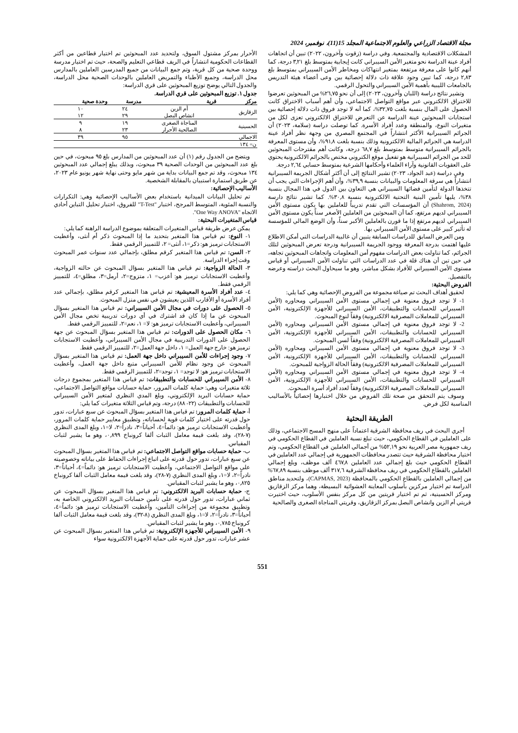مجلة الاقتصاد الزراعي والعلوم الاجتماعية المجلد 15(11)، نوفمبر، 2024
المشكلات الاقتصادية والمجتمعية. وفي دراسة (زقوت وآخرون، ٢٠٢٢) تبين أن اتجاهات أفراد عينة الدراسة نحو متغير الأمن السيبراني كانت إيجابية بمتوسط بلغ ٣,٢١ درجة، كما أنهم كانوا على معرفة مرتفعة بمتغير انتهاكات ومخاطر الأمن السيبراني بمتوسط بلغ ٢,٨٣ درجة، كما تبين وجود علاقة ذات دلالة إحصائية بين وعى أعضاء هيئة التدريس بالجامعات الليبية بأهمية الأمن السيبراني والتحول الرقمي.
وتشير نتائج دراسة (اللبان وآخرون، ٢٠٢٣) إلى أن نحو ٢٦,٧٥% من المبحوثين تعرضوا للاختراق الالكتروني عبر مواقع التواصل الاجتماعي، وأن أهم أسباب الاختراق كانت الحصول على المال بنسبة بلغت ٣٢,٧٥%، كما أنه لا توجد فروق ذات دلالة إحصائية بين استجابات المبحوثين عينة الدراسة عن التعرض للاختراق الالكتروني تعزى لكل من متغيرات النوع، والمنطقة وعدد أفراد الأسرة. كما توصلت دراسة (سلامة، ٢٠٢٣) أن الجرائم السيبرانية الأكثر انتشاراً في المجتمع المصري من وجهة نظر أفراد عينة الدراسة هي الجرائم المالية الالكترونية وذلك بنسبة بلغت ٩١,٨%، وأن مستوى المعرفة بالجرائم السيبرانية متوسط بمتوسط بلغ ٦٨,٧ درجة، وكانت أهم مقترحات المبحوثين للحد من الجرائم السيبرانية هو تفعيل موقع الكتروني مختص بالجرائم الالكترونية يحتوي على العقوبات القانونية وآراء العلماء وأحكامها الشرعية بمتوسط حسابي ٢,٦٤ درجة.
وفي دراسة (عبد الجواد، ٢٠٢٣) تشير النتائج إلى أن أكثر أشكال الجريمة السيبرانية انتشاراً هي سرقة المعلومات والبيانات بنسبة ٣٩,٩%، وأن أهم الإجراءات التي يجب أن تتخذها الدولة لتأمين فضائها السيبراني هي التعاون بين الدول في هذا المجال بنسبة ٣٨%، يليها تأمين البنية التحتية الالكترونية بنسبة ٣٠,٨%. كما تشير نتائج دارسة (Shahrom, 2024) أن المؤسسات التي تقدم تدريباً للعاملين بها يكون مستوى الأمن السيبراني لديهم مرتفع، كما أن المبحوثين من العاملين الأصغر سناً يكون مستوى الأمن السيبراني لديهم مرتفع إذا ما قورن بالعاملين الأكبر سناً، وأن الوضع المالي للمؤسسة له تأثير كبير على مستوى الأمن السيبراني بها.
ومن العرض السابق للدراسات السابقة يتبين أن غالبية الدراسات التي أمكن الاطلاع عليها اهتمت بدرجة المعرفة ووجود الجريمة السيبرانية ودرجة تعرض المبحوثين لتلك الجرائم، كما تناولت بعض الدراسات مفهوم أمن المعلومات واتجاهات المبحوثين تجاهه، في حين تبن أن هناك قلة في عدد الدراسات التي تناولت الأمن السيبراني أو قياس مستوى الأمن السيبراني للأفراد بشكل مباشر، وهو ما سيحاول البحث دراسته وعرضه بالتفصيل.
الفروض البحثية:
لحقيق أهداف البحث تم صياغة مجموعة من الفروض الإحصائية وهي كما يلي:
1- لا توجد فروق معنوية في إجمالي مستوى الأمن السيبراني ومحاوره (الأمن السيبراني للحسابات والتطبيقات، الأمن السيبراني للأجهزة الإلكترونية، الأمن السيبراني للمعاملات المصرفية الالكترونية) وفقاً لنوع المبحوث.
2- لا توجد فروق معنوية في إجمالي مستوى الأمن السيبراني ومحاوره (الأمن السيبراني للحسابات والتطبيقات، الأمن السيبراني للأجهزة الإلكترونية، الأمن السيبراني للمعاملات المصرفية الالكترونية) وفقاً لسن المبحوث.
3- لا توجد فروق معنوية في إجمالي مستوى الأمن السيبراني ومحاوره (الأمن السيبراني للحسابات والتطبيقات، الأمن السيبراني للأجهزة الإلكترونية، الأمن السيبراني للمعاملات المصرفية الالكترونية) وفقاً الحالة الزواجية للمبحوث.
4- لا توجد فروق معنوية في إجمالي مستوى الأمن السيبراني ومحاوره (الأمن السيبراني للحسابات والتطبيقات، الأمن السيبراني للأجهزة الإلكترونية، الأمن السيبراني للمعاملات المصرفية الالكترونية) وفقاً لعدد أفراد أسرة المبحوث.
وسوف يتم التحقق من صحة تلك الفروض من خلال اختبارها إحصائياً بالأساليب المناسبة لكل فرض.
الطريقة البحثية
أجري البحث في ريف محافظة الشرقية اعتماداً على منهج المسح الاجتماعي، وذلك على العاملين في القطاع الحكومي، حيث تبلغ نسبة العاملين في القطاع الحكومي في ريف جمهورية مصر العربية نحو ٥٢,١٩% من أجمالي العاملين في القطاع الحكومي، وتم اختيار محافظة الشرقية حيث تتصدر محافظات الجمهورية في إجمالي عدد العاملين في القطاع الحكومي حيث بلغ إجمالي عدد العاملين ٤٦٧,٨ ألف موظف، وبلغ إجمالي العاملين بالقطاع الحكومي في ريف محافظة الشرقية ٣١٧,٦ ألف موظف بنسبة ٦٧,٨٩% من إجمالي العاملين بالقطاع الحكومي بالمحافظة (CAPMAS, 2023)، ولتحديد مناطق الدراسة تم اختيار مركزين بأسلوب المعاينة العشوائية البسيطة، وهما مركز الزقازيق ومركز الحسينية، ثم تم اختيار قريتين من كل مركز بنفس الأسلوب، حيث اختيرت قريتي أم الزين وانشاص البصل بمركز الزقازيق، وقريتي المناجاة الصغرى والصالحية
الأحرار بمركز مشتول السوق، ولتحديد عدد المبحوثين تم اختيار قطاعين من أكثر القطاعات الحكومية انتشاراً في الريف قطاعي التعليم والصحة، حيث تم اختيار مدرسة ووحدة صحية من كل قرية، وتم جمع البيانات من جميع المدرسين العاملين بالمدارس محل الدراسة، وجميع الأطباء والتمريض العاملين بالوحدات الصحية محل الدراسة، والجدول التالي يوضح توزيع المبحوثين على قري الدراسة:
جدول ١. توزيع المبحوثين على قري الدراسة.
| مركز | قرية | مدرسة | وحدة صحية |
| --- | --- | --- | --- |
| الزقازيق | أم الزين | ٢٤ | ١٠ |
| | انشاص البصل | ٢٩ | ١٢ |
| الحسينية | المناجاة الصغرى | ١٩ | ٩ |
| | الصالحية الأحرار | ٢٣ | ٨ |
| الاجمالي | | ٩٥ | ٣٩ |
| ن= ١٣٤ | | | |
ويتضح من الجدول رقم (١) أن عدد المبحوثين من المدارس بلغ ٩٥ مبحوث، في حين بلغ عدد المبحوثين من الوحدات الصحية ٣٩ مبحوث، وبذلك يبلغ إجمالي عدد المبحوثين ١٣٤ مبحوث، وقد تم جمع البيانات بداية من شهر مايو وحتى نهاية شهر يونيو عام ٢٠٢٣، عن طريق استمارة استبيان بالمقابلة الشخصية.
الأساليب الإحصائية:
تم تحليل البيانات الميدانية باستخدام بعض الأساليب الإحصائية وهي: التكرارات والنسبة المئوية، المتوسط المرجح، اختبار "T-Test" للفروق، اختبار تحليل التباين أحادي الاتجاه "One Way ANOVA".
قياس المتغيرات البحثية:
يمكن عرض طريقة قياس المتغيرات المتعلقة بموضوع الدراسة الراهنة كما يلي:
١- النوع: تم قياس هذا المتغير بتحديد ما إذا المبحوث ذكر أم أنثى، وأعطيت الاستجابات ترميز هو: ذكر=١، أنثى= ٢، للتمييز الرقمي فقط.
٢- السن: تم قياس هذا المتغير كرقم مطلق، بإجمالي عدد سنوات عمر المبحوث وقت إجراء الدراسة.
٣- الحالة الزواجية: تم قياس هذا المتغير بسؤال المبحوث عن حالته الزواجية، وأعطيت الاستجابات ترميز هو: أعزب= ١، متزوج=٢، أرمل=٣، مطلق=٤، للتمييز الرقمي فقط.
٤- عدد أفراد الأسرة المعيشية: تم قياس هذا المتغير كرقم مطلق، بإجمالي عدد أفراد الأسرة أو الأقارب اللذين يعيشون في نفس منزل المبحوث.
٥- الحصول على دورات في مجال الأمن السيبراني: تم قياس هذا المتغير بسؤال المبحوث عن ما إذا كان قد اشترك في أي دورات تدريبية تخص مجال الأمن السيبراني، وأعطيت الاستجابات ترميز هو: لا= ١، نعم=٢، للتمييز الرقمي فقط.
٦- مكان الحصول على الدورات: تم قياس هذا المتغير بسؤال المبحوث عن جهة الحصول على الدورات التدريبية في مجال الأمن السيبراني، وأعطيت الاستجابات ترميز هو: خارج جهة العمل= ١، داخل جهة العمل=٢، للتمييز الرقمي فقط.
٧- وجود إجراءات للأمن السيبراني داخل جهة العمل: تم قياس هذا المتغير بسؤال المبحوث عن وجود نظام للأمن السيبراني متبع داخل جهة العمل، وأعطيت الاستجابات ترميز هو: لا توجد= ١، توجد=٢، للتمييز الرقمي فقط.
٨- الأمن السيبراني للحسابات والتطبيقات: تم قياس هذا المتغير بمجموع درجات ثلاثة متغيرات وهي: حماية كلمات المرور، حماية حسابات مواقع التواصل الاجتماعي، حماية حسابات البريد الإلكتروني، وبلغ المدي النظري لمتغير الأمن السيبراني للحسابات والتطبيقات (٢٢- ٨٨) درجة، وتم قياس الثلاثة متغيرات كما يلي:
أ- حماية كلمات المرور: تم قياس هذا المتغير بسؤال المبحوث عن سبع عبارات، تدور حول قدرته على اختيار كلمات قوية لحساباته، وتطبيق معايير حماية كلمات المرور، وأعطيت الاستجابات ترميز هو: دائماً=٤، أحياناً=٣، نادراً=٢، لا=١، وبلغ المدى النظري (٧-٢٨)، وقد بلغت قيمة معامل الثبات ألفا كرونباخ ٠,٨٩٩، وهو ما يشير لثبات المقياس.
ب- حماية حسابات مواقع التواصل الاجتماعي: تم قياس هذا المتغير بسؤال المبحوث عن سبع عبارات، تدور حول قدرته على اتباع إجراءات الحفاظ على بياناته وخصوصيته على مواقع التواصل الاجتماعي، وأعطيت الاستجابات ترميز هو: دائماً=٤، أحياناً=٣، نادراً=٢، لا=١، وبلغ المدى النظري (٧-٢٨)، وقد بلغت قيمة معامل الثبات ألفا كرونباخ ٠,٨٢٥، وهو ما يشير لثبات المقياس.
ج- حماية حسابات البريد الالكتروني: تم قياس هذا المتغير بسؤال المبحوث عن ثماني عبارات، تدور حول قدرته على تأمين حسابات البريد الالكتروني الخاصة به، وتطبيق مجموعة من إجراءات التأمين، وأعطيت الاستجابات ترميز هو: دائماً=٤، أحياناً=٣، نادراً=٢، لا=١، وبلغ المدى النظري (٨-٣٢)، وقد بلغت قيمة معامل الثبات ألفا كرونباخ ٠,٧٨٥، وهو ما يشير لثبات المقياس.
٩- الأمن السيبراني للأجهزة الإلكترونية: تم قياس هذا المتغير بسؤال المبحوث عن عشر عبارات، تدور حول قدرته على حماية الأجهزة الالكترونية سواء
551